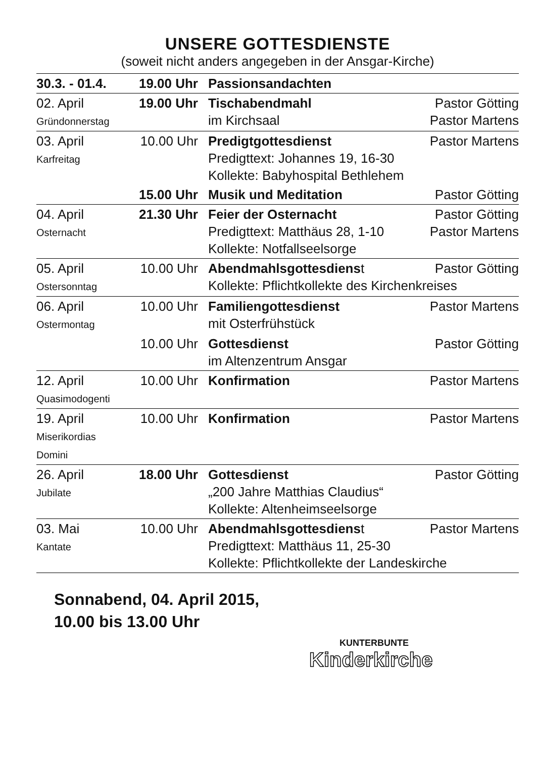UNSERE GOTTESDIENSTE
(soweit nicht anders angegeben in der Ansgar-Kirche)
| 30.3. - 01.4. | 19.00 Uhr | Passionsandachten | |
| 02. April Gründonnerstag | 19.00 Uhr | Tischabendmahl im Kirchsaal | Pastor Götting Pastor Martens |
| 03. April Karfreitag | 10.00 Uhr | Predigtgottesdienst Predigttext: Johannes 19, 16-30 Kollekte: Babyhospital Bethlehem | Pastor Martens |
| | 15.00 Uhr | Musik und Meditation | Pastor Götting |
| 04. April Osternacht | 21.30 Uhr | Feier der Osternacht Predigttext: Matthäus 28, 1-10 Kollekte: Notfallseelsorge | Pastor Götting Pastor Martens |
| 05. April Ostersonntag | 10.00 Uhr | Abendmahlsgottesdiens t Pastor Götting Kollekte: Pflichtkollekte des Kirchenkreises | |
| 06. April Ostermontag | 10.00 Uhr | Familiengottesdienst mit Osterfrühstück | Pastor Martens |
| | 10.00 Uhr | Gottesdienst im Altenzentrum Ansgar | Pastor Götting |
| 12. April Quasimodogenti | 10.00 Uhr | Konfirmation | Pastor Martens |
| 19. April Miserikordias Domini | 10.00 Uhr | Konfirmation | Pastor Martens |
| 26. April Jubilate | 18.00 Uhr | Gottesdienst „200 Jahre Matthias Claudius“ Kollekte: Altenheimseelsorge | Pastor Götting |
| 03. Mai Kantate | 10.00 Uhr | Abendmahlsgottesdiens t Pastor Martens Predigttext: Matthäus 11, 25-30 Kollekte: Pflichtkollekte der Landeskirche | |
Sonnabend, 04. April 2015,
10.00 bis 13.00 Uhr
KUNTERBUNTE
Kinderkirche